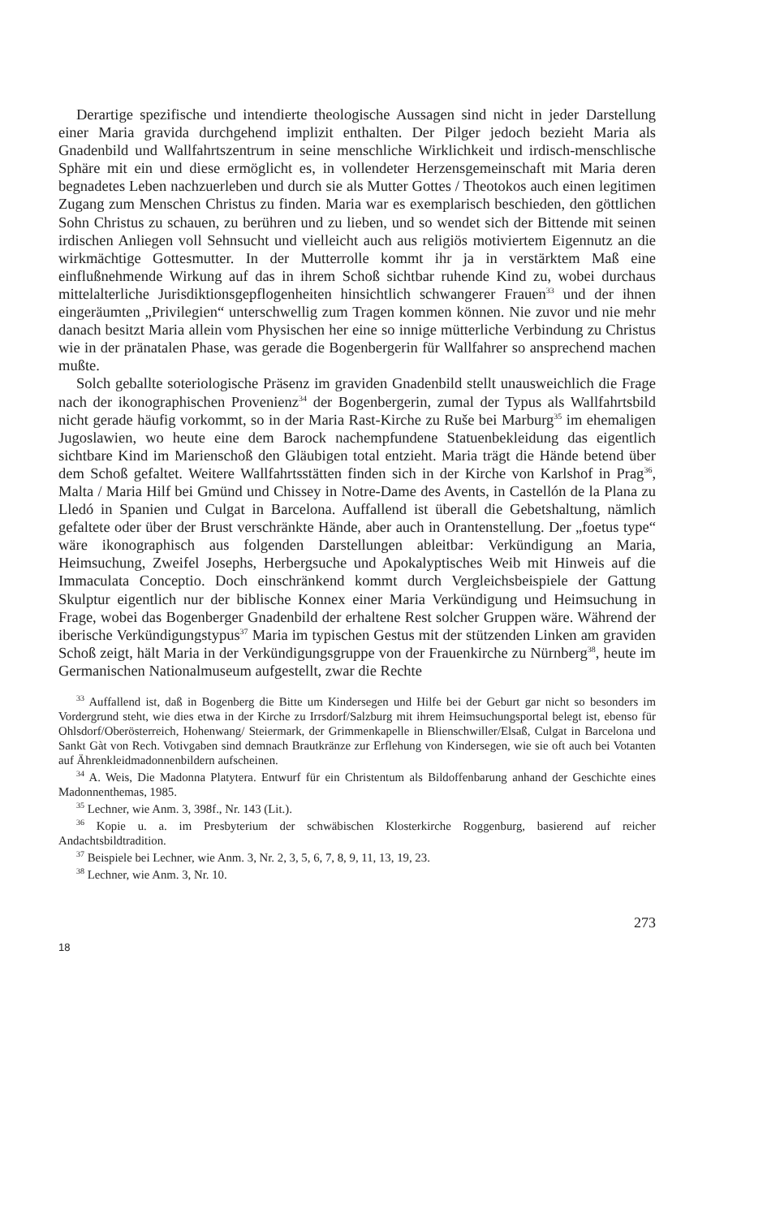Derartige spezifische und intendierte theologische Aussagen sind nicht in jeder Darstellung einer Maria gravida durchgehend implizit enthalten. Der Pilger jedoch bezieht Maria als Gnadenbild und Wallfahrtszentrum in seine menschliche Wirklichkeit und irdisch-menschlische Sphäre mit ein und diese ermöglicht es, in vollendeter Herzensgemeinschaft mit Maria deren begnadetes Leben nachzuerleben und durch sie als Mutter Gottes / Theotokos auch einen legitimen Zugang zum Menschen Christus zu finden. Maria war es exemplarisch beschieden, den göttlichen Sohn Christus zu schauen, zu berühren und zu lieben, und so wendet sich der Bittende mit seinen irdischen Anliegen voll Sehnsucht und vielleicht auch aus religiös motiviertem Eigennutz an die wirkmächtige Gottesmutter. In der Mutterrolle kommt ihr ja in verstärktem Maß eine einflußnehmende Wirkung auf das in ihrem Schoß sichtbar ruhende Kind zu, wobei durchaus mittelalterliche Jurisdiktionsgepflogenheiten hinsichtlich schwangerer Frauen<sup>33</sup> und der ihnen eingeräumten „Privilegien“ unterschwellig zum Tragen kommen können. Nie zuvor und nie mehr danach besitzt Maria allein vom Physischen her eine so innige mütterliche Verbindung zu Christus wie in der pränatalen Phase, was gerade die Bogenbergerin für Wallfahrer so ansprechend machen mußte.
Solch geballte soteriologische Präsenz im graviden Gnadenbild stellt unausweichlich die Frage nach der ikonographischen Provenienz<sup>34</sup> der Bogenbergerin, zumal der Typus als Wallfahrtsbild nicht gerade häufig vorkommt, so in der Maria Rast-Kirche zu Ruše bei Marburg<sup>35</sup> im ehemaligen Jugoslawien, wo heute eine dem Barock nachempfundene Statuenbekleidung das eigentlich sichtbare Kind im Marienschoß den Gläubigen total entzieht. Maria trägt die Hände betend über dem Schoß gefaltet. Weitere Wallfahrtsstätten finden sich in der Kirche von Karlshof in Prag<sup>36</sup>, Malta / Maria Hilf bei Gmünd und Chissey in Notre-Dame des Avents, in Castellón de la Plana zu Lledó in Spanien und Culgat in Barcelona. Auffallend ist überall die Gebetshaltung, nämlich gefaltete oder über der Brust verschränkte Hände, aber auch in Orantenstellung. Der „foetus type“ wäre ikonographisch aus folgenden Darstellungen ableitbar: Verkündigung an Maria, Heimsuchung, Zweifel Josephs, Herbergsuche und Apokalyptisches Weib mit Hinweis auf die Immaculata Conceptio. Doch einschränkend kommt durch Vergleichsbeispiele der Gattung Skulptur eigentlich nur der biblische Konnex einer Maria Verkündigung und Heimsuchung in Frage, wobei das Bogenberger Gnadenbild der erhaltene Rest solcher Gruppen wäre. Während der iberische Verkündigungstypus<sup>37</sup> Maria im typischen Gestus mit der stützenden Linken am graviden Schoß zeigt, hält Maria in der Verkündigungsgruppe von der Frauenkirche zu Nürnberg<sup>38</sup>, heute im Germanischen Nationalmuseum aufgestellt, zwar die Rechte
<sup>33</sup> Auffallend ist, daß in Bogenberg die Bitte um Kindersegen und Hilfe bei der Geburt gar nicht so besonders im Vordergrund steht, wie dies etwa in der Kirche zu Irrsdorf/Salzburg mit ihrem Heimsuchungsportal belegt ist, ebenso für Ohlsdorf/Oberösterreich, Hohenwang/ Steiermark, der Grimmenkapelle in Blienschwiller/Elsaß, Culgat in Barcelona und Sankt Gàt von Rech. Votivgaben sind demnach Brautkränze zur Erflehung von Kindersegen, wie sie oft auch bei Votanten auf Ährenkleidmadonnenbildern aufscheinen.
<sup>34</sup> A. Weis, Die Madonna Platytera. Entwurf für ein Christentum als Bildoffenbarung anhand der Geschichte eines Madonnenthemas, 1985.
<sup>35</sup> Lechner, wie Anm. 3, 398f., Nr. 143 (Lit.).
<sup>36</sup> Kopie u. a. im Presbyterium der schwäbischen Klosterkirche Roggenburg, basierend auf reicher Andachtsbildtradition.
<sup>37</sup> Beispiele bei Lechner, wie Anm. 3, Nr. 2, 3, 5, 6, 7, 8, 9, 11, 13, 19, 23.
<sup>38</sup> Lechner, wie Anm. 3, Nr. 10.
273
18